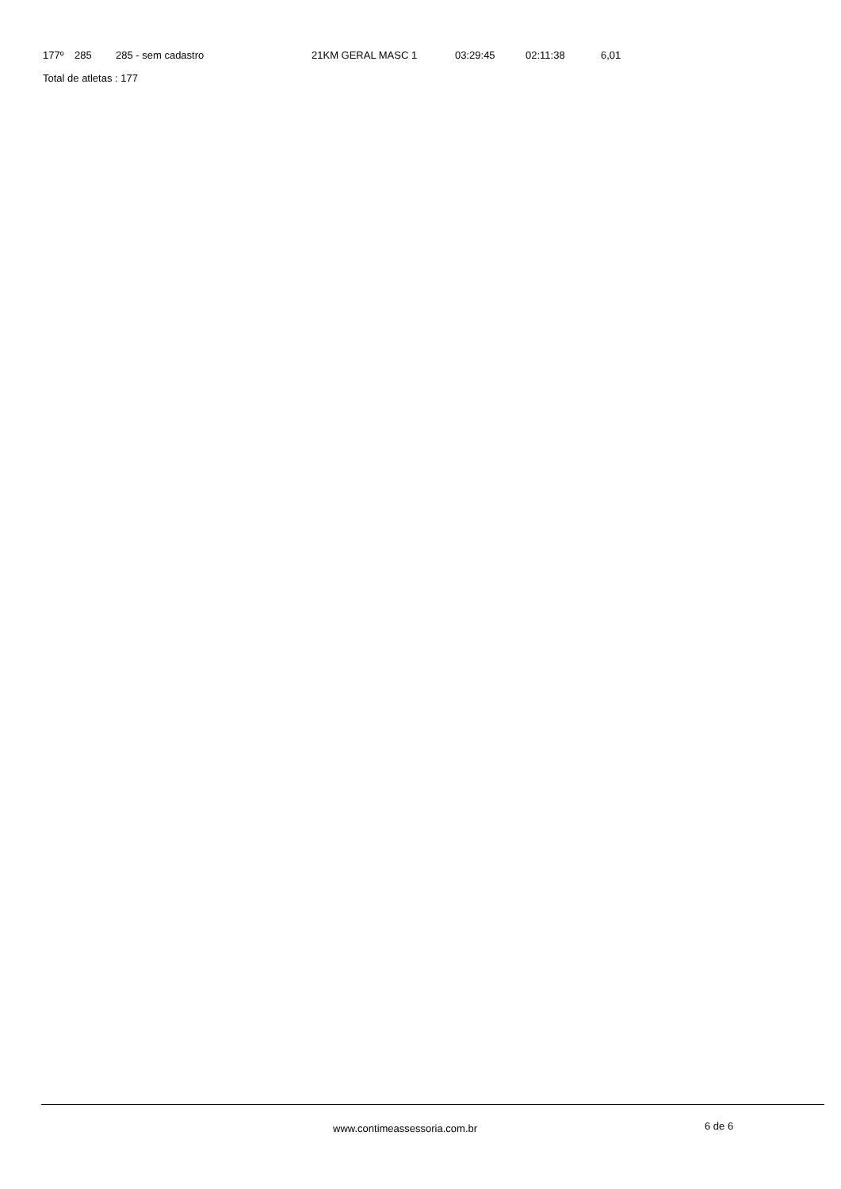| 177º | 285 | 285 - sem cadastro | 21KM GERAL MASC 1 | 03:29:45 | 02:11:38 | 6,01 |
Total de atletas : 177
www.contimeassessoria.com.br 6 de 6